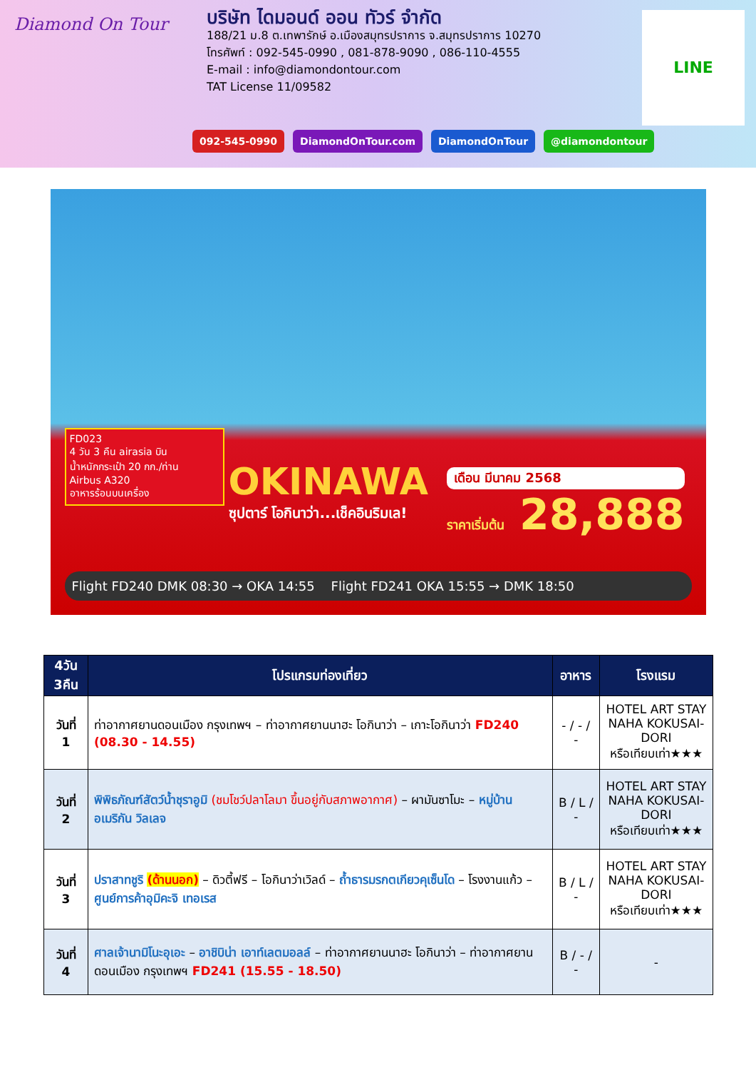Diamond On Tour
บริษัท ไดมอนด์ ออน ทัวร์ จำกัด
188/21 ม.8 ต.เทพารักษ์ อ.เมืองสมุทรปราการ จ.สมุทรปราการ 10270
โทรศัพท์ : 092-545-0990 , 081-878-9090 , 086-110-4555
E-mail : info@diamondontour.com
TAT License 11/09582
LINE
092-545-0990 DiamondOnTour.com DiamondOnTour @diamondontour
FD023
4 วัน 3 คืน airasia บิน
น้ำหนักกระเป๋า 20 กก./ท่าน
Airbus A320
อาหารร้อนบนเครื่อง
OKINAWA
ซุปตาร์ โอกินาว่า...เช็คอินริมเล!
เดือน มีนาคม 2568
ราคาเริ่มต้น 28,888
Flight FD240 DMK 08:30 → OKA 14:55 Flight FD241 OKA 15:55 → DMK 18:50
| 4วัน 3คืน | โปรแกรมท่องเที่ยว | อาหาร | โรงแรม |
| --- | --- | --- | --- |
| วันที่ 1 | ท่าอากาศยานดอนเมือง กรุงเทพฯ – ท่าอากาศยานนาฮะ โอกินาว่า – เกาะโอกินาว่า FD240 (08.30 - 14.55) | - / - / - | HOTEL ART STAY NAHA KOKUSAI-DORI หรือเทียบเท่า★★★ |
| วันที่ 2 | พิพิธภัณฑ์สัตว์น้ำชุราอูมิ (ชมโชว์ปลาโลมา ขึ้นอยู่กับสภาพอากาศ) – ผามันซาโมะ – หมู่บ้านอเมริกัน วิลเลจ | B / L / - | HOTEL ART STAY NAHA KOKUSAI-DORI หรือเทียบเท่า★★★ |
| วันที่ 3 | ปราสาทชูริ (ด้านนอก) – ดิวตี้ฟรี – โอกินาว่าเวิลด์ – ถ้ำธารมรกตเกียวคุเซ็นโด – โรงงานแก้ว – ศูนย์การค้าอุมิคะจิ เทอเรส | B / L / - | HOTEL ART STAY NAHA KOKUSAI-DORI หรือเทียบเท่า★★★ |
| วันที่ 4 | ศาลเจ้านามิโนะอุเอะ – อาชิบิน่า เอาท์เลตมอลล์ – ท่าอากาศยานนาฮะ โอกินาว่า – ท่าอากาศยานดอนเมือง กรุงเทพฯ FD241 (15.55 - 18.50) | B / - / - | - |